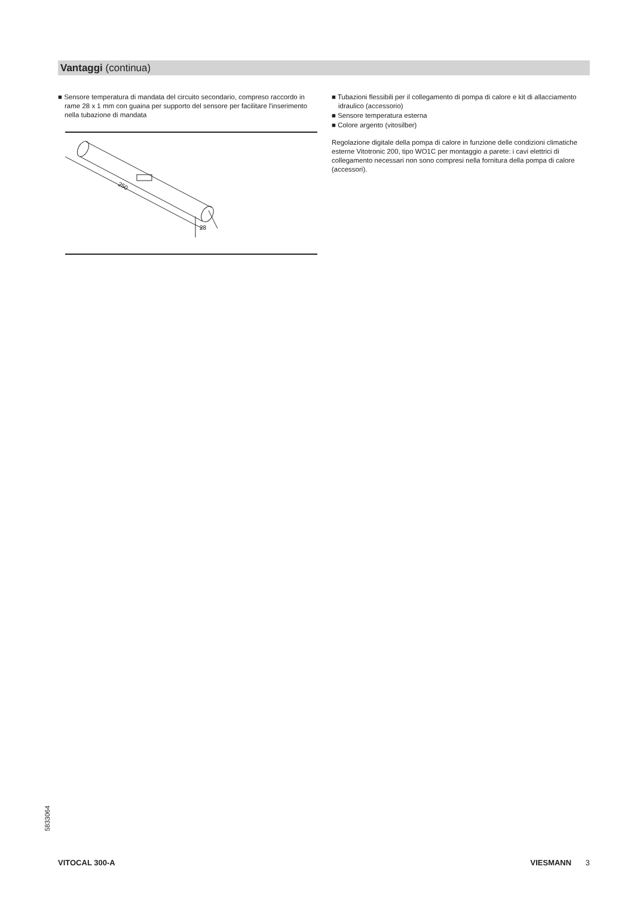Vantaggi (continua)
■ Sensore temperatura di mandata del circuito secondario, compreso raccordo in rame 28 x 1 mm con guaina per supporto del sensore per facilitare l'inserimento nella tubazione di mandata
250
28
■ Tubazioni flessibili per il collegamento di pompa di calore e kit di allacciamento idraulico (accessorio)
■ Sensore temperatura esterna
■ Colore argento (vitosilber)
Regolazione digitale della pompa di calore in funzione delle condizioni climatiche esterne Vitotronic 200, tipo WO1C per montaggio a parete: i cavi elettrici di collegamento necessari non sono compresi nella fornitura della pompa di calore (accessori).
5833064
VITOCAL 300-A VIESMANN 3